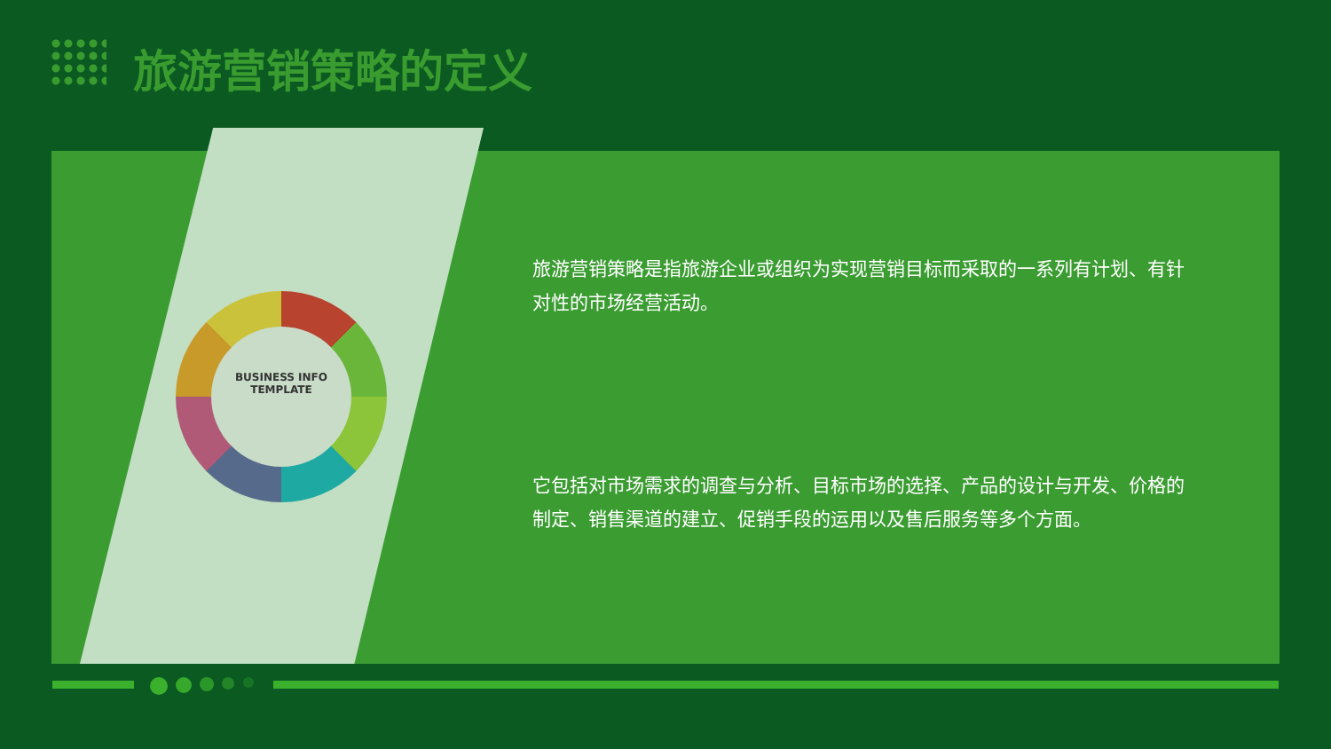旅游营销策略的定义
BUSINESS INFO
TEMPLATE
旅游营销策略是指旅游企业或组织为实现营销目标而采取的一系列有计划、有针对性的市场经营活动。
它包括对市场需求的调查与分析、目标市场的选择、产品的设计与开发、价格的制定、销售渠道的建立、促销手段的运用以及售后服务等多个方面。